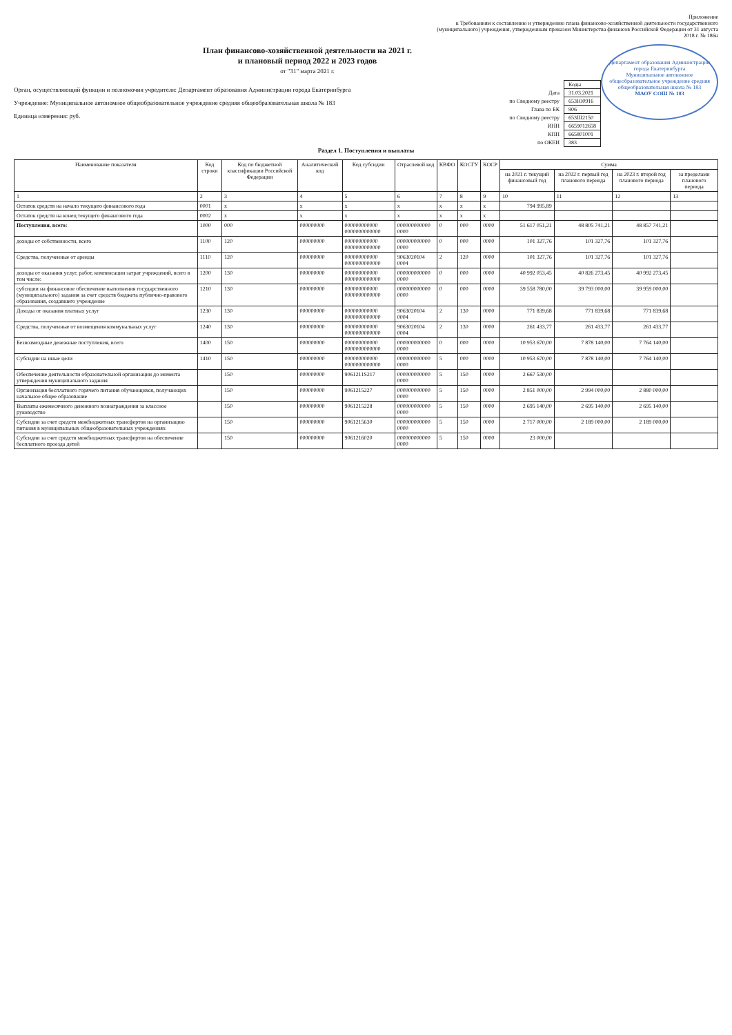Приложение
к Требованиям к составлению и утверждению плана финансово-хозяйственной деятельности государственного (муниципального) учреждения, утвержденным приказом Министерства финансов Российской Федерации от 31 августа 2018 г. № 186н
Департамент образования Администрации города Екатеринбурга
Муниципальное автономное общеобразовательное учреждение средняя общеобразовательная школа № 183
МАОУ СОШ № 183
План финансово-хозяйственной деятельности на 2021 г.
и плановый период 2022 и 2023 годов
от "31" марта 2021 г.
Орган, осуществляющий функции и полномочия учредителя: Департамент образования Администрации города Екатеринбурга
Учреждение: Муниципальное автономное общеобразовательное учреждение средняя общеобразовательная школа № 183
Единица измерения: руб.
| | Коды |
| Дата | 31.03.2021 |
| по Сводному реестру | 653Ю0916 |
| Глава по БК | 906 |
| по Сводному реестру | 653Ш2150 |
| ИНН | 6659012658 |
| КПП | 665801001 |
| по ОКЕИ | 383 |
Раздел 1. Поступления и выплаты
| Наименование показателя | Код строки | Код по бюджетной классификации Российской Федерации | Аналитический код | Код субсидии | Отраслевой код | КВФО | КОСГУ | КОСР | Сумма | | | |
| --- | --- | --- | --- | --- | --- | --- | --- | --- | --- | --- | --- | --- |
| | | | | | | | | | на 2021 г. текущий финансовый год | на 2022 г. первый год планового периода | на 2023 г. второй год планового периода | за пределами планового периода |
| 1 | 2 | 3 | 4 | 5 | 6 | 7 | 8 | 9 | 10 | 11 | 12 | 13 |
| Остаток средств на начало текущего финансового года | 0001 | x | x | x | x | x | x | x | 794 995,89 | | | |
| Остаток средств на конец текущего финансового года | 0002 | x | x | x | x | x | x | x | | | | |
| Поступления, всего: | 1000 | 000 | 000000000 | 000000000000 0000000000000 | 000000000000 0000 | 0 | 000 | 0000 | 51 617 051,21 | 48 805 741,21 | 48 857 741,21 | |
| доходы от собственности, всего | 1100 | 120 | 000000000 | 000000000000 0000000000000 | 000000000000 0000 | 0 | 000 | 0000 | 101 327,76 | 101 327,76 | 101 327,76 | |
| Средства, полученные от аренды | 1110 | 120 | 000000000 | 000000000000 0000000000000 | 9063020104 0004 | 2 | 120 | 0000 | 101 327,76 | 101 327,76 | 101 327,76 | |
| доходы от оказания услуг, работ, компенсации затрат учреждений, всего в том числе: | 1200 | 130 | 000000000 | 000000000000 0000000000000 | 000000000000 0000 | 0 | 000 | 0000 | 40 992 053,45 | 40 826 273,45 | 40 992 273,45 | |
| субсидии на финансовое обеспечение выполнения государственного (муниципального) задания за счет средств бюджета публично-правового образования, создавшего учреждение | 1210 | 130 | 000000000 | 000000000000 0000000000000 | 000000000000 0000 | 0 | 000 | 0000 | 39 558 780,00 | 39 793 000,00 | 39 959 000,00 | |
| Доходы от оказания платных услуг | 1230 | 130 | 000000000 | 000000000000 0000000000000 | 9063020104 0004 | 2 | 130 | 0000 | 771 839,68 | 771 839,68 | 771 839,68 | |
| Средства, полученные от возмещения коммунальных услуг | 1240 | 130 | 000000000 | 000000000000 0000000000000 | 9063020104 0004 | 2 | 130 | 0000 | 261 433,77 | 261 433,77 | 261 433,77 | |
| Безвозмездные денежные поступления, всего | 1400 | 150 | 000000000 | 000000000000 0000000000000 | 000000000000 0000 | 0 | 000 | 0000 | 10 953 670,00 | 7 878 140,00 | 7 764 140,00 | |
| Субсидии на иные цели | 1410 | 150 | 000000000 | 000000000000 0000000000000 | 000000000000 0000 | 5 | 000 | 0000 | 10 953 670,00 | 7 878 140,00 | 7 764 140,00 | |
| Обеспечение деятельности образовательной организации до момента утверждения муниципального задания | | 150 | 000000000 | 9061211S217 | 000000000000 0000 | 5 | 150 | 0000 | 2 667 530,00 | | | |
| Организация бесплатного горячего питания обучающихся, получающих начальное общее образование | | 150 | 000000000 | 9061215227 | 000000000000 0000 | 5 | 150 | 0000 | 2 851 000,00 | 2 994 000,00 | 2 880 000,00 | |
| Выплаты ежемесячного денежного вознаграждения за классное руководство | | 150 | 000000000 | 9061215228 | 000000000000 0000 | 5 | 150 | 0000 | 2 695 140,00 | 2 695 140,00 | 2 695 140,00 | |
| Субсидии за счет средств межбюджетных трансфертов на организацию питания в муниципальных общеобразовательных учреждениях | | 150 | 000000000 | 9061215630 | 000000000000 0000 | 5 | 150 | 0000 | 2 717 000,00 | 2 189 000,00 | 2 189 000,00 | |
| Субсидии за счет средств межбюджетных трансфертов на обеспечение бесплатного проезда детей | | 150 | 000000000 | 9061216020 | 000000000000 0000 | 5 | 150 | 0000 | 23 000,00 | | | |